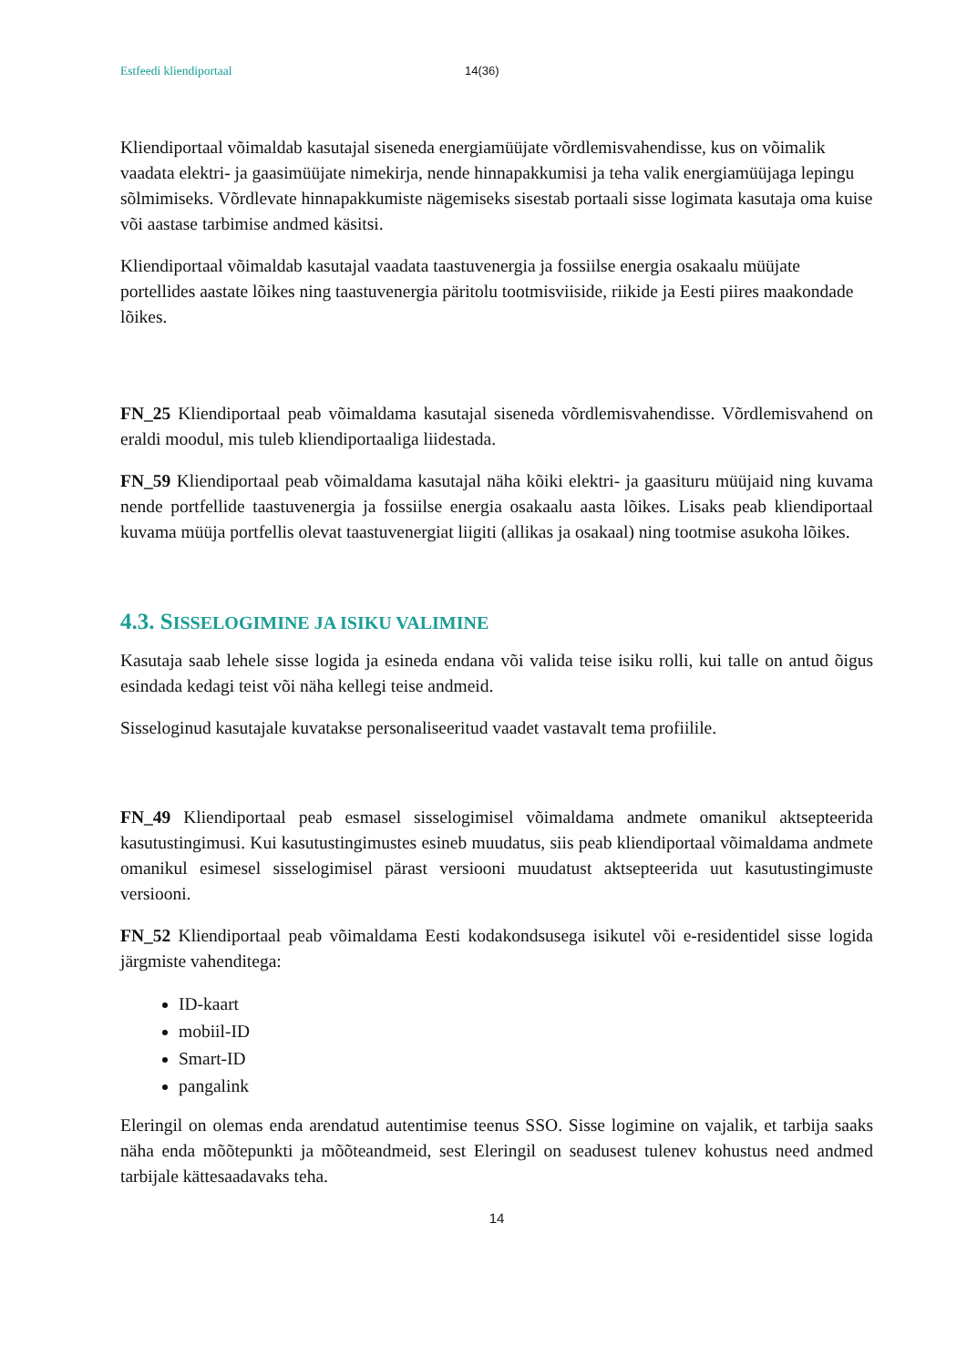Estfeedi kliendiportaal 14(36)
Kliendiportaal võimaldab kasutajal siseneda energiamüüjate võrdlemisvahendisse, kus on võimalik vaadata elektri- ja gaasimüüjate nimekirja, nende hinnapakkumisi ja teha valik energiamüüjaga lepingu sõlmimiseks. Võrdlevate hinnapakkumiste nägemiseks sisestab portaali sisse logimata kasutaja oma kuise või aastase tarbimise andmed käsitsi.
Kliendiportaal võimaldab kasutajal vaadata taastuvenergia ja fossiilse energia osakaalu müüjate portellides aastate lõikes ning taastuvenergia päritolu tootmisviiside, riikide ja Eesti piires maakondade lõikes.
FN_25 Kliendiportaal peab võimaldama kasutajal siseneda võrdlemisvahendisse. Võrdlemisvahend on eraldi moodul, mis tuleb kliendiportaaliga liidestada.
FN_59 Kliendiportaal peab võimaldama kasutajal näha kõiki elektri- ja gaasituru müüjaid ning kuvama nende portfellide taastuvenergia ja fossiilse energia osakaalu aasta lõikes. Lisaks peab kliendiportaal kuvama müüja portfellis olevat taastuvenergiat liigiti (allikas ja osakaal) ning tootmise asukoha lõikes.
4.3. SISSELOGIMINE JA ISIKU VALIMINE
Kasutaja saab lehele sisse logida ja esineda endana või valida teise isiku rolli, kui talle on antud õigus esindada kedagi teist või näha kellegi teise andmeid.
Sisseloginud kasutajale kuvatakse personaliseeritud vaadet vastavalt tema profiilile.
FN_49 Kliendiportaal peab esmasel sisselogimisel võimaldama andmete omanikul aktsepteerida kasutustingimusi. Kui kasutustingimustes esineb muudatus, siis peab kliendiportaal võimaldama andmete omanikul esimesel sisselogimisel pärast versiooni muudatust aktsepteerida uut kasutustingimuste versiooni.
FN_52 Kliendiportaal peab võimaldama Eesti kodakondsusega isikutel või e-residentidel sisse logida järgmiste vahenditega:
ID-kaart
mobiil-ID
Smart-ID
pangalink
Eleringil on olemas enda arendatud autentimise teenus SSO. Sisse logimine on vajalik, et tarbija saaks näha enda mõõtepunkti ja mõõteandmeid, sest Eleringil on seadusest tulenev kohustus need andmed tarbijale kättesaadavaks teha.
14